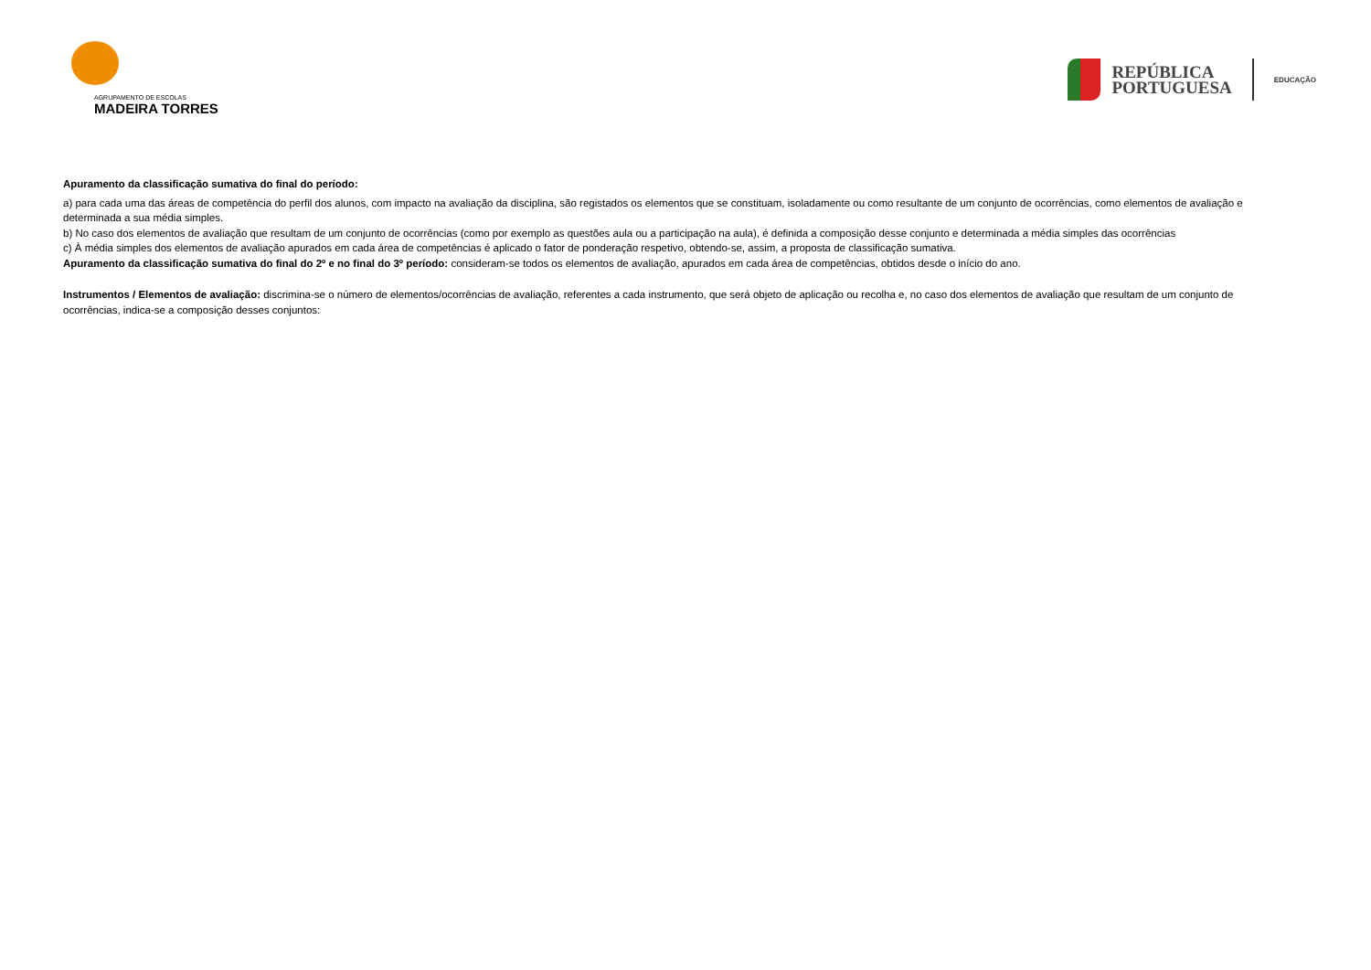AGRUPAMENTO DE ESCOLAS
MADEIRA TORRES
REPÚBLICA
PORTUGUESA
EDUCAÇÃO
Apuramento da classificação sumativa do final do período:
a) para cada uma das áreas de competência do perfil dos alunos, com impacto na avaliação da disciplina, são registados os elementos que se constituam, isoladamente ou como resultante de um conjunto de ocorrências, como elementos de avaliação e determinada a sua média simples.
b) No caso dos elementos de avaliação que resultam de um conjunto de ocorrências (como por exemplo as questões aula ou a participação na aula), é definida a composição desse conjunto e determinada a média simples das ocorrências
c) À média simples dos elementos de avaliação apurados em cada área de competências é aplicado o fator de ponderação respetivo, obtendo-se, assim, a proposta de classificação sumativa.
Apuramento da classificação sumativa do final do 2º e no final do 3º período: consideram-se todos os elementos de avaliação, apurados em cada área de competências, obtidos desde o início do ano.
Instrumentos / Elementos de avaliação: discrimina-se o número de elementos/ocorrências de avaliação, referentes a cada instrumento, que será objeto de aplicação ou recolha e, no caso dos elementos de avaliação que resultam de um conjunto de ocorrências, indica-se a composição desses conjuntos: